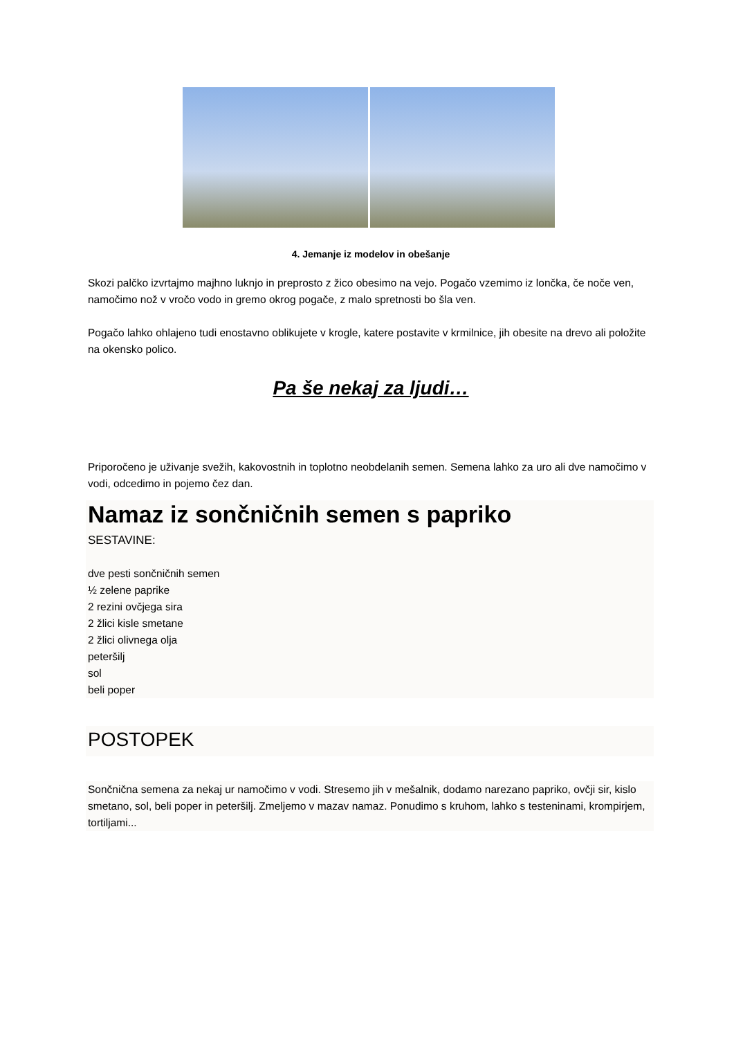4. Jemanje iz modelov in obešanje
Skozi palčko izvrtajmo majhno luknjo in preprosto z žico obesimo na vejo. Pogačo vzemimo iz lončka, če noče ven, namočimo nož v vročo vodo in gremo okrog pogače, z malo spretnosti bo šla ven.
Pogačo lahko ohlajeno tudi enostavno oblikujete v krogle, katere postavite v krmilnice, jih obesite na drevo ali položite na okensko polico.
Pa še nekaj za ljudi…
Priporočeno je uživanje svežih, kakovostnih in toplotno neobdelanih semen. Semena lahko za uro ali dve namočimo v vodi, odcedimo in pojemo čez dan.
Namaz iz sončničnih semen s papriko
SESTAVINE:
dve pesti sončničnih semen
½ zelene paprike
2 rezini ovčjega sira
2 žlici kisle smetane
2 žlici olivnega olja
peteršilj
sol
beli poper
POSTOPEK
Sončnična semena za nekaj ur namočimo v vodi. Stresemo jih v mešalnik, dodamo narezano papriko, ovčji sir, kislo smetano, sol, beli poper in peteršilj. Zmeljemo v mazav namaz. Ponudimo s kruhom, lahko s testeninami, krompirjem, tortiljami...